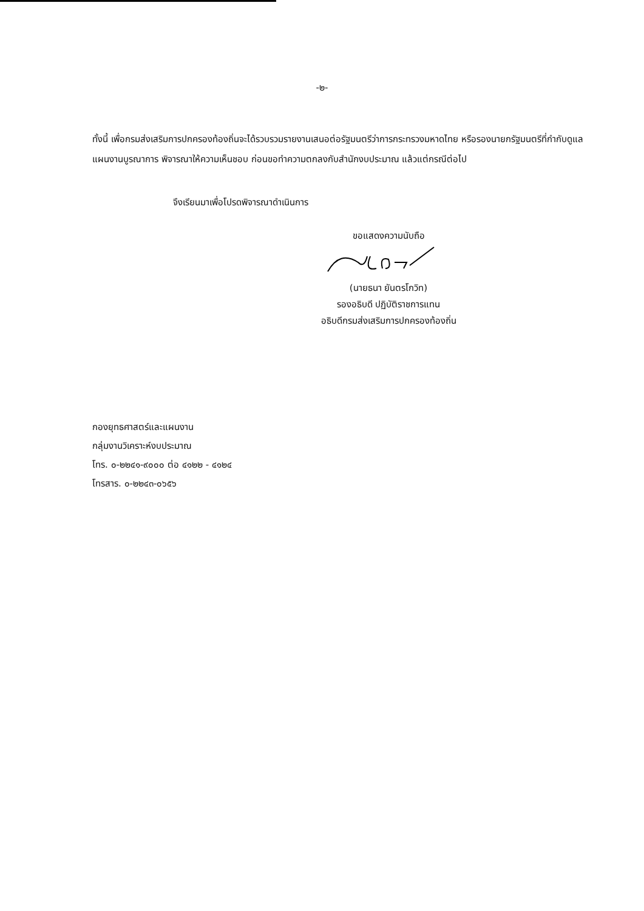-๒-
ทั้งนี้ เพื่อกรมส่งเสริมการปกครองท้องถิ่นจะได้รวบรวมรายงานเสนอต่อรัฐมนตรีว่าการกระทรวงมหาดไทย หรือรองนายกรัฐมนตรีที่กำกับดูแลแผนงานบูรณาการ พิจารณาให้ความเห็นชอบ ก่อนขอทำความตกลงกับสำนักงบประมาณ แล้วแต่กรณีต่อไป
จึงเรียนมาเพื่อโปรดพิจารณาดำเนินการ
ขอแสดงความนับถือ
(นายธนา ยันตรโกวิท)
รองอธิบดี ปฏิบัติราชการแทน
อธิบดีกรมส่งเสริมการปกครองท้องถิ่น
กองยุทธศาสตร์และแผนงาน
กลุ่มงานวิเคราะห์งบประมาณ
โทร. ๐-๒๒๔๑-๙๐๐๐ ต่อ ๔๑๒๒ - ๔๑๒๔
โทรสาร. ๐-๒๒๔๓-๐๖๕๖